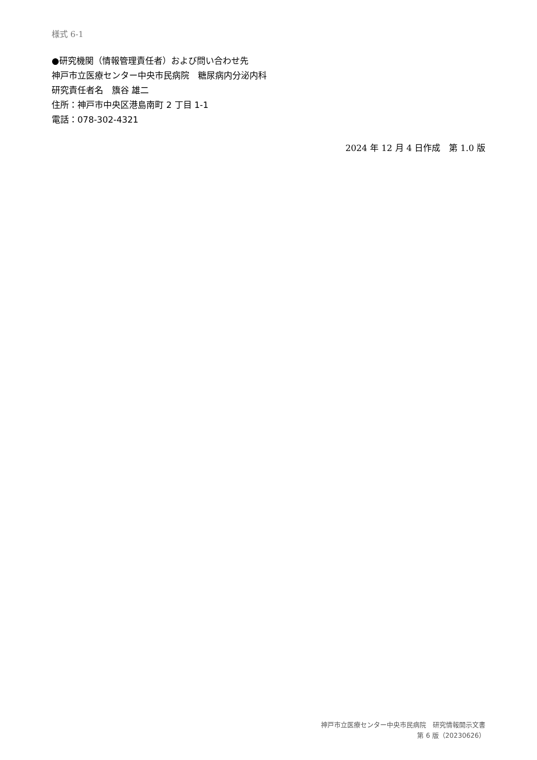様式 6-1
●研究機関（情報管理責任者）および問い合わせ先
神戸市立医療センター中央市民病院　糖尿病内分泌内科
研究責任者名　籏谷 雄二
住所：神戸市中央区港島南町 2 丁目 1-1
電話：078-302-4321
2024 年 12 月 4 日作成　第 1.0 版
神戸市立医療センター中央市民病院　研究情報開示文書
第 6 版（20230626）